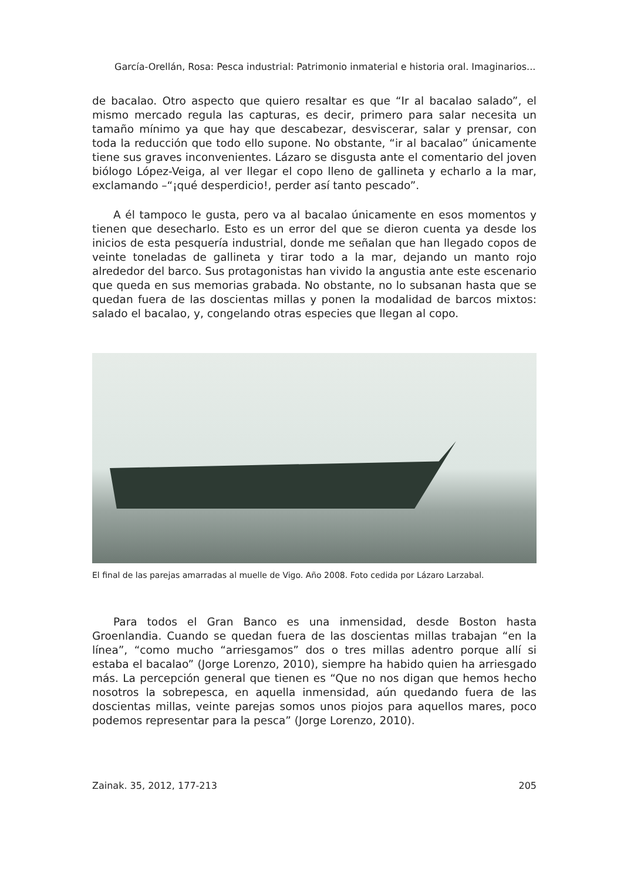García-Orellán, Rosa: Pesca industrial: Patrimonio inmaterial e historia oral. Imaginarios...
de bacalao. Otro aspecto que quiero resaltar es que “Ir al bacalao salado”, el mismo mercado regula las capturas, es decir, primero para salar necesita un tamaño mínimo ya que hay que descabezar, desviscerar, salar y prensar, con toda la reducción que todo ello supone. No obstante, “ir al bacalao” únicamente tiene sus graves inconvenientes. Lázaro se disgusta ante el comentario del joven biólogo López-Veiga, al ver llegar el copo lleno de gallineta y echarlo a la mar, exclamando –“¡qué desperdicio!, perder así tanto pescado”.
A él tampoco le gusta, pero va al bacalao únicamente en esos momentos y tienen que desecharlo. Esto es un error del que se dieron cuenta ya desde los inicios de esta pesquería industrial, donde me señalan que han llegado copos de veinte toneladas de gallineta y tirar todo a la mar, dejando un manto rojo alrededor del barco. Sus protagonistas han vivido la angustia ante este escenario que queda en sus memorias grabada. No obstante, no lo subsanan hasta que se quedan fuera de las doscientas millas y ponen la modalidad de barcos mixtos: salado el bacalao, y, congelando otras especies que llegan al copo.
El final de las parejas amarradas al muelle de Vigo. Año 2008. Foto cedida por Lázaro Larzabal.
Para todos el Gran Banco es una inmensidad, desde Boston hasta Groenlandia. Cuando se quedan fuera de las doscientas millas trabajan “en la línea”, “como mucho “arriesgamos” dos o tres millas adentro porque allí si estaba el bacalao” (Jorge Lorenzo, 2010), siempre ha habido quien ha arriesgado más. La percepción general que tienen es “Que no nos digan que hemos hecho nosotros la sobrepesca, en aquella inmensidad, aún quedando fuera de las doscientas millas, veinte parejas somos unos piojos para aquellos mares, poco podemos representar para la pesca” (Jorge Lorenzo, 2010).
Zainak. 35, 2012, 177-213 205